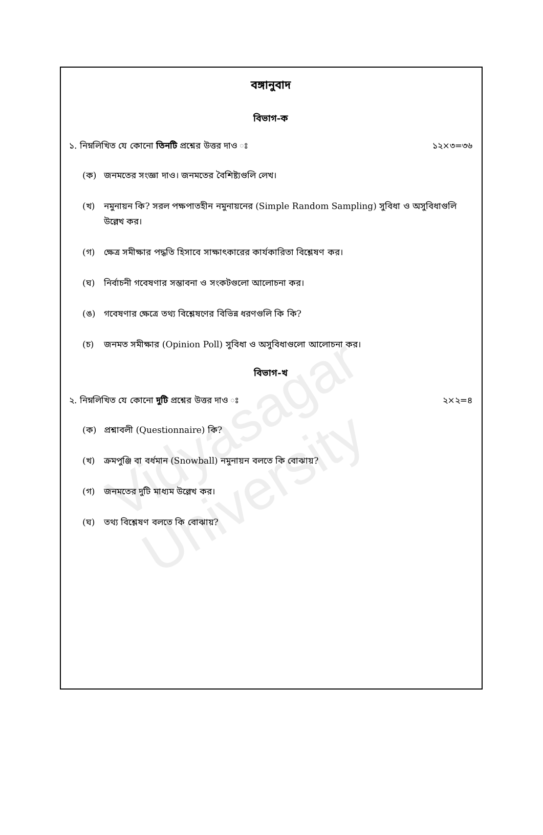Vidyasagar University
বঙ্গানুবাদ
বিভাগ-ক
১. নিম্নলিখিত যে কোনো তিনটি প্রশ্নের উত্তর দাও ঃ ১২×৩=৩৬
(ক) জনমতের সংজ্ঞা দাও। জনমতের বৈশিষ্ট্যগুলি লেখ।
(খ) নমুনায়ন কি? সরল পক্ষপাতহীন নমুনায়নের (Simple Random Sampling) সুবিধা ও অসুবিধাগুলি উল্লেখ কর।
(গ) ক্ষেত্র সমীক্ষার পদ্ধতি হিসাবে সাক্ষাৎকারের কার্যকারিতা বিশ্লেষণ কর।
(ঘ) নির্বাচনী গবেষণার সম্ভাবনা ও সংকটগুলো আলোচনা কর।
(ঙ) গবেষণার ক্ষেত্রে তথ্য বিশ্লেষণের বিভিন্ন ধরণগুলি কি কি?
(চ) জনমত সমীক্ষার (Opinion Poll) সুবিধা ও অসুবিধাগুলো আলোচনা কর।
বিভাগ-খ
২. নিম্নলিখিত যে কোনো দুটি প্রশ্নের উত্তর দাও ঃ ২×২=৪
(ক) প্রশ্নাবলী (Questionnaire) কি?
(খ) ক্রমপুঞ্জি বা বর্ধমান (Snowball) নমুনায়ন বলতে কি বোঝায়?
(গ) জনমতের দুটি মাধ্যম উল্লেখ কর।
(ঘ) তথ্য বিশ্লেষণ বলতে কি বোঝায়?